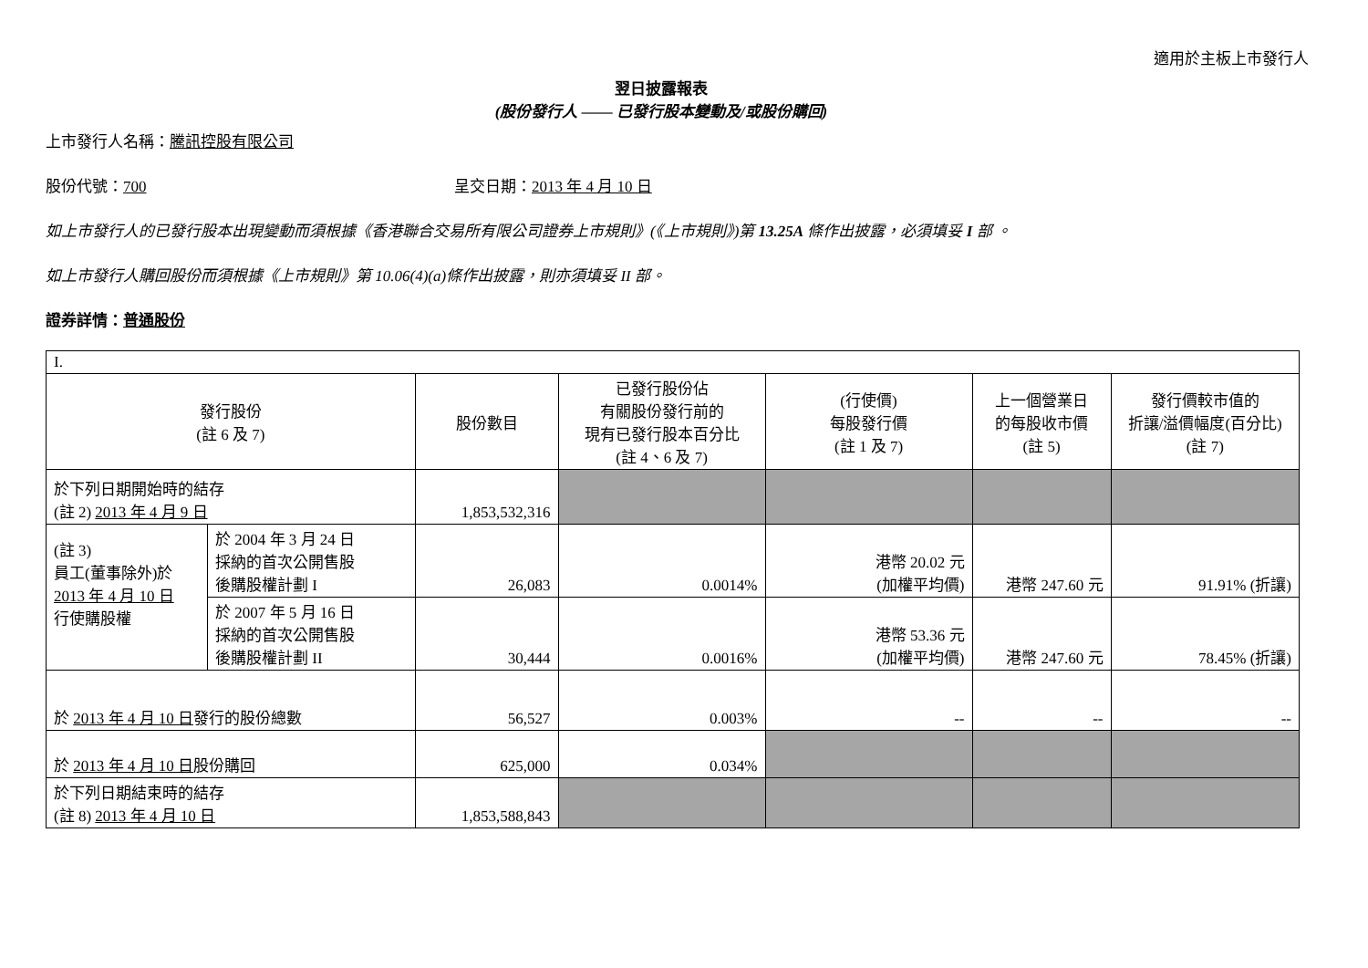適用於主板上市發行人
翌日披露報表
(股份發行人 —— 已發行股本變動及/或股份購回)
上市發行人名稱：騰訊控股有限公司
股份代號：700 呈交日期：2013 年 4 月 10 日
如上市發行人的已發行股本出現變動而須根據《香港聯合交易所有限公司證券上市規則》(《上市規則》)第 13.25A 條作出披露，必須填妥 I 部 。
如上市發行人購回股份而須根據《上市規則》第 10.06(4)(a)條作出披露，則亦須填妥 II 部。
證券詳情：普通股份
| I. | | | | | | |
| 發行股份 (註 6 及 7) | | 股份數目 | 已發行股份佔 有關股份發行前的 現有已發行股本百分比 (註 4、6 及 7) | (行使價) 每股發行價 (註 1 及 7) | 上一個營業日 的每股收市價 (註 5) | 發行價較市值的 折讓/溢價幅度(百分比) (註 7) |
| 於下列日期開始時的結存 (註 2) 2013 年 4 月 9 日 | | 1,853,532,316 | | | | |
| (註 3) 員工(董事除外)於 2013 年 4 月 10 日 行使購股權 | 於 2004 年 3 月 24 日 採納的首次公開售股 後購股權計劃 I | 26,083 | 0.0014% | 港幣 20.02 元 (加權平均價) | 港幣 247.60 元 | 91.91% (折讓) |
| | 於 2007 年 5 月 16 日 採納的首次公開售股 後購股權計劃 II | 30,444 | 0.0016% | 港幣 53.36 元 (加權平均價) | 港幣 247.60 元 | 78.45% (折讓) |
| 於 2013 年 4 月 10 日 發行的股份總數 | | 56,527 | 0.003% | -- | -- | -- |
| 於 2013 年 4 月 10 日 股份購回 | | 625,000 | 0.034% | | | |
| 於下列日期結束時的結存 (註 8) 2013 年 4 月 10 日 | | 1,853,588,843 | | | | |